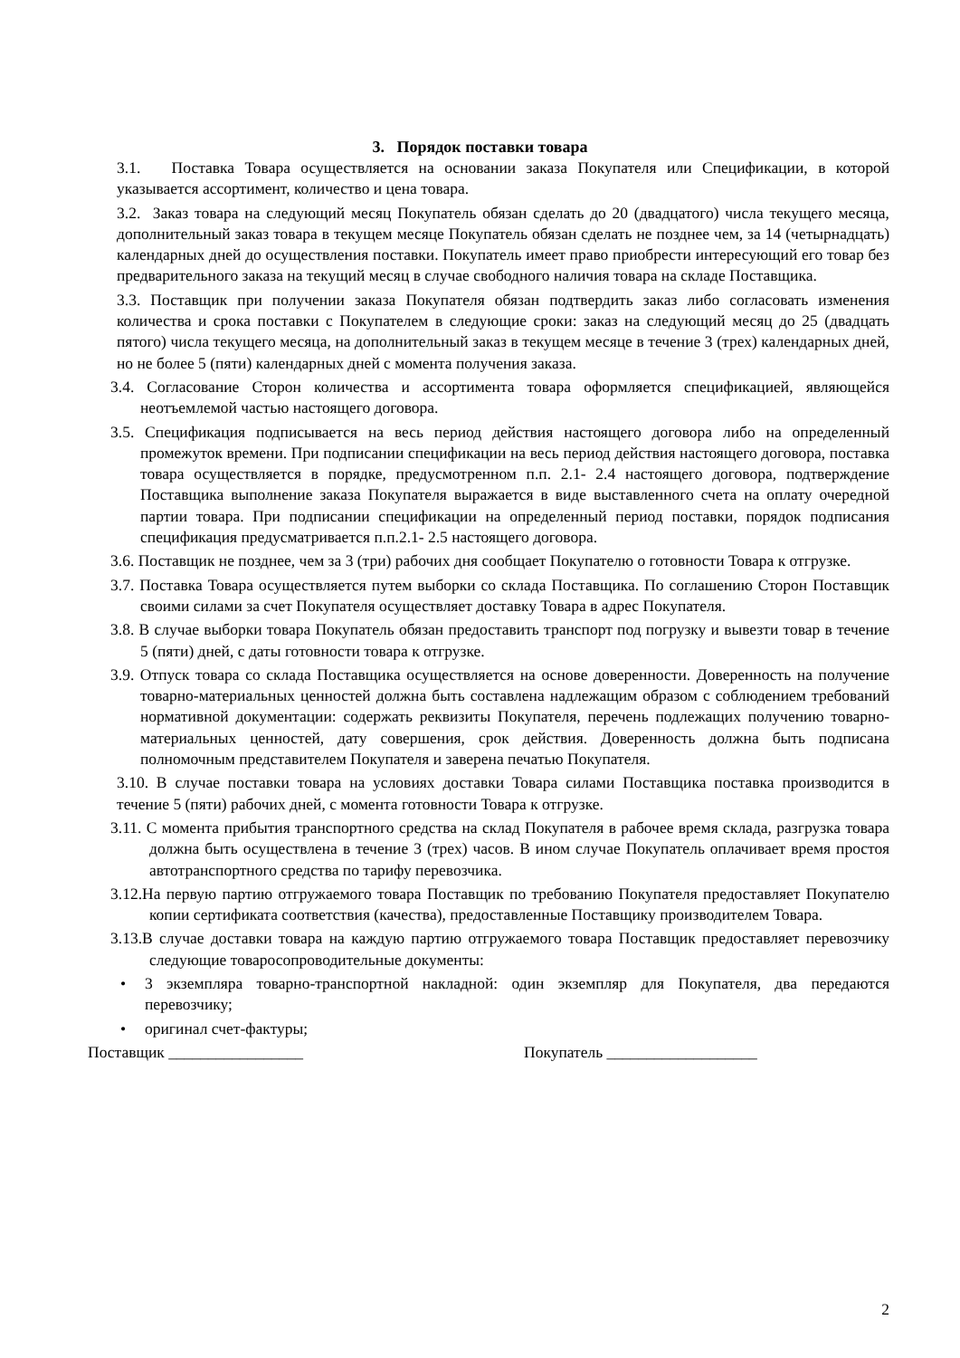3. Порядок поставки товара
3.1. Поставка Товара осуществляется на основании заказа Покупателя или Спецификации, в которой указывается ассортимент, количество и цена товара.
3.2. Заказ товара на следующий месяц Покупатель обязан сделать до 20 (двадцатого) числа текущего месяца, дополнительный заказ товара в текущем месяце Покупатель обязан сделать не позднее чем, за 14 (четырнадцать) календарных дней до осуществления поставки. Покупатель имеет право приобрести интересующий его товар без предварительного заказа на текущий месяц в случае свободного наличия товара на складе Поставщика.
3.3. Поставщик при получении заказа Покупателя обязан подтвердить заказ либо согласовать изменения количества и срока поставки с Покупателем в следующие сроки: заказ на следующий месяц до 25 (двадцать пятого) числа текущего месяца, на дополнительный заказ в текущем месяце в течение 3 (трех) календарных дней, но не более 5 (пяти) календарных дней с момента получения заказа.
3.4. Согласование Сторон количества и ассортимента товара оформляется спецификацией, являющейся неотъемлемой частью настоящего договора.
3.5. Спецификация подписывается на весь период действия настоящего договора либо на определенный промежуток времени. При подписании спецификации на весь период действия настоящего договора, поставка товара осуществляется в порядке, предусмотренном п.п. 2.1- 2.4 настоящего договора, подтверждение Поставщика выполнение заказа Покупателя выражается в виде выставленного счета на оплату очередной партии товара. При подписании спецификации на определенный период поставки, порядок подписания спецификация предусматривается п.п.2.1- 2.5 настоящего договора.
3.6. Поставщик не позднее, чем за 3 (три) рабочих дня сообщает Покупателю о готовности Товара к отгрузке.
3.7. Поставка Товара осуществляется путем выборки со склада Поставщика. По соглашению Сторон Поставщик своими силами за счет Покупателя осуществляет доставку Товара в адрес Покупателя.
3.8. В случае выборки товара Покупатель обязан предоставить транспорт под погрузку и вывезти товар в течение 5 (пяти) дней, с даты готовности товара к отгрузке.
3.9. Отпуск товара со склада Поставщика осуществляется на основе доверенности. Доверенность на получение товарно-материальных ценностей должна быть составлена надлежащим образом с соблюдением требований нормативной документации: содержать реквизиты Покупателя, перечень подлежащих получению товарно-материальных ценностей, дату совершения, срок действия. Доверенность должна быть подписана полномочным представителем Покупателя и заверена печатью Покупателя.
3.10. В случае поставки товара на условиях доставки Товара силами Поставщика поставка производится в течение 5 (пяти) рабочих дней, с момента готовности Товара к отгрузке.
3.11. С момента прибытия транспортного средства на склад Покупателя в рабочее время склада, разгрузка товара должна быть осуществлена в течение 3 (трех) часов. В ином случае Покупатель оплачивает время простоя автотранспортного средства по тарифу перевозчика.
3.12.На первую партию отгружаемого товара Поставщик по требованию Покупателя предоставляет Покупателю копии сертификата соответствия (качества), предоставленные Поставщику производителем Товара.
3.13.В случае доставки товара на каждую партию отгружаемого товара Поставщик предоставляет перевозчику следующие товаросопроводительные документы:
• 3 экземпляра товарно-транспортной накладной: один экземпляр для Покупателя, два передаются перевозчику;
• оригинал счет-фактуры;
Поставщик _________________ Покупатель ___________________
2